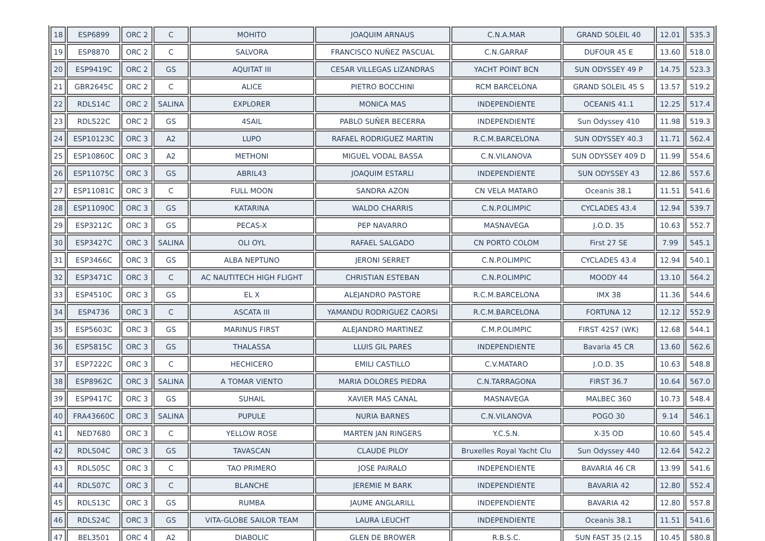| 18 | ESP6899 | ORC 2 | C | MOHITO | JOAQUIM ARNAUS | C.N.A.MAR | GRAND SOLEIL 40 | 12.01 | 535.3 |
| 19 | ESP8870 | ORC 2 | C | SALVORA | FRANCISCO NUÑEZ PASCUAL | C.N.GARRAF | DUFOUR 45 E | 13.60 | 518.0 |
| 20 | ESP9419C | ORC 2 | GS | AQUITAT III | CESAR VILLEGAS LIZANDRAS | YACHT POINT BCN | SUN ODYSSEY 49 P | 14.75 | 523.3 |
| 21 | GBR2645C | ORC 2 | C | ALICE | PIETRO BOCCHINI | RCM BARCELONA | GRAND SOLEIL 45 S | 13.57 | 519.2 |
| 22 | RDLS14C | ORC 2 | SALINA | EXPLORER | MONICA MAS | INDEPENDIENTE | OCEANIS 41.1 | 12.25 | 517.4 |
| 23 | RDLS22C | ORC 2 | GS | 4SAIL | PABLO SUÑER BECERRA | INDEPENDIENTE | Sun Odyssey 410 | 11.98 | 519.3 |
| 24 | ESP10123C | ORC 3 | A2 | LUPO | RAFAEL RODRIGUEZ MARTIN | R.C.M.BARCELONA | SUN ODYSSEY 40.3 | 11.71 | 562.4 |
| 25 | ESP10860C | ORC 3 | A2 | METHONI | MIGUEL VODAL BASSA | C.N.VILANOVA | SUN ODYSSEY 409 D | 11.99 | 554.6 |
| 26 | ESP11075C | ORC 3 | GS | ABRIL43 | JOAQUIM ESTARLI | INDEPENDIENTE | SUN ODYSSEY 43 | 12.86 | 557.6 |
| 27 | ESP11081C | ORC 3 | C | FULL MOON | SANDRA AZON | CN VELA MATARO | Oceanis 38.1 | 11.51 | 541.6 |
| 28 | ESP11090C | ORC 3 | GS | KATARINA | WALDO CHARRIS | C.N.P.OLIMPIC | CYCLADES 43.4 | 12.94 | 539.7 |
| 29 | ESP3212C | ORC 3 | GS | PECAS-X | PEP NAVARRO | MASNAVEGA | J.O.D. 35 | 10.63 | 552.7 |
| 30 | ESP3427C | ORC 3 | SALINA | OLI OYL | RAFAEL SALGADO | CN PORTO COLOM | First 27 SE | 7.99 | 545.1 |
| 31 | ESP3466C | ORC 3 | GS | ALBA NEPTUNO | JERONI SERRET | C.N.P.OLIMPIC | CYCLADES 43.4 | 12.94 | 540.1 |
| 32 | ESP3471C | ORC 3 | C | AC NAUTITECH HIGH FLIGHT | CHRISTIAN ESTEBAN | C.N.P.OLIMPIC | MOODY 44 | 13.10 | 564.2 |
| 33 | ESP4510C | ORC 3 | GS | EL X | ALEJANDRO PASTORE | R.C.M.BARCELONA | IMX 38 | 11.36 | 544.6 |
| 34 | ESP4736 | ORC 3 | C | ASCATA III | YAMANDU RODRIGUEZ CAORSI | R.C.M.BARCELONA | FORTUNA 12 | 12.12 | 552.9 |
| 35 | ESP5603C | ORC 3 | GS | MARINUS FIRST | ALEJANDRO MARTINEZ | C.M.P.OLIMPIC | FIRST 42S7 (WK) | 12.68 | 544.1 |
| 36 | ESP5815C | ORC 3 | GS | THALASSA | LLUIS GIL PARES | INDEPENDIENTE | Bavaria 45 CR | 13.60 | 562.6 |
| 37 | ESP7222C | ORC 3 | C | HECHICERO | EMILI CASTILLO | C.V.MATARO | J.O.D. 35 | 10.63 | 548.8 |
| 38 | ESP8962C | ORC 3 | SALINA | A TOMAR VIENTO | MARIA DOLORES PIEDRA | C.N.TARRAGONA | FIRST 36.7 | 10.64 | 567.0 |
| 39 | ESP9417C | ORC 3 | GS | SUHAIL | XAVIER MAS CANAL | MASNAVEGA | MALBEC 360 | 10.73 | 548.4 |
| 40 | FRA43660C | ORC 3 | SALINA | PUPULE | NURIA BARNES | C.N.VILANOVA | POGO 30 | 9.14 | 546.1 |
| 41 | NED7680 | ORC 3 | C | YELLOW ROSE | MARTEN JAN RINGERS | Y.C.S.N. | X-35 OD | 10.60 | 545.4 |
| 42 | RDLS04C | ORC 3 | GS | TAVASCAN | CLAUDE PILOY | Bruxelles Royal Yacht Clu | Sun Odyssey 440 | 12.64 | 542.2 |
| 43 | RDLS05C | ORC 3 | C | TAO PRIMERO | JOSE PAIRALO | INDEPENDIENTE | BAVARIA 46 CR | 13.99 | 541.6 |
| 44 | RDLS07C | ORC 3 | C | BLANCHE | JEREMIE M BARK | INDEPENDIENTE | BAVARIA 42 | 12.80 | 552.4 |
| 45 | RDLS13C | ORC 3 | GS | RUMBA | JAUME ANGLARILL | INDEPENDIENTE | BAVARIA 42 | 12.80 | 557.8 |
| 46 | RDLS24C | ORC 3 | GS | VITA-GLOBE SAILOR TEAM | LAURA LEUCHT | INDEPENDIENTE | Oceanis 38.1 | 11.51 | 541.6 |
| 47 | BEL3501 | ORC 4 | A2 | DIABOLIC | GLEN DE BROWER | R.B.S.C. | SUN FAST 35 (2.15 | 10.45 | 580.8 |